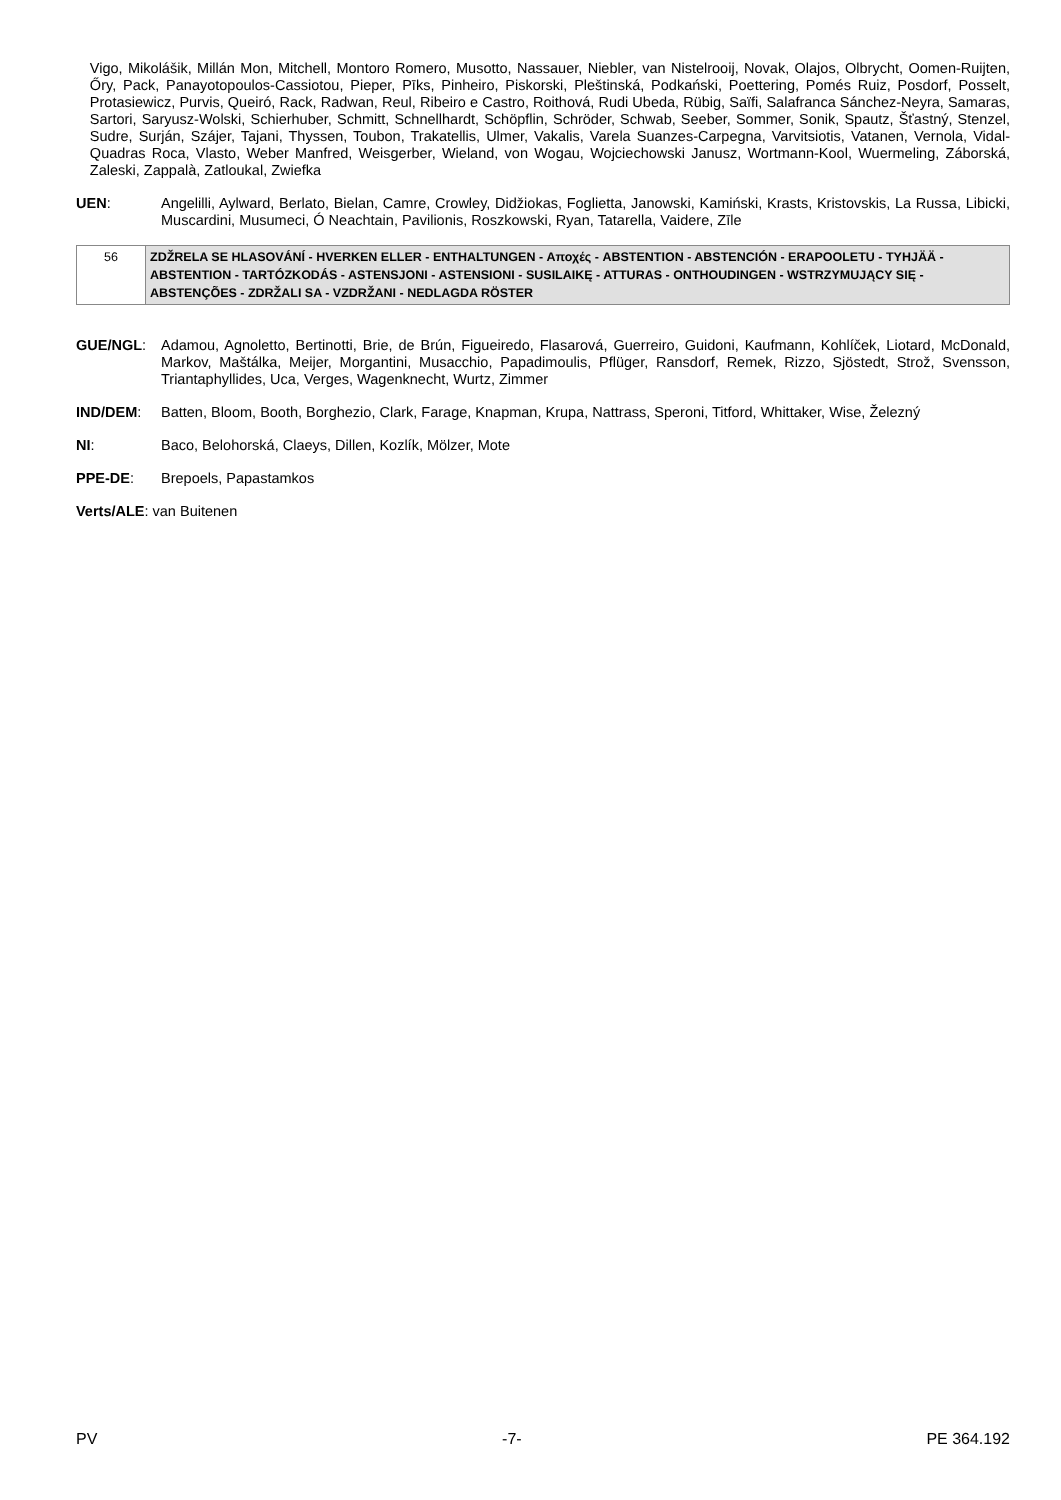Vigo, Mikolášik, Millán Mon, Mitchell, Montoro Romero, Musotto, Nassauer, Niebler, van Nistelrooij, Novak, Olajos, Olbrycht, Oomen-Ruijten, Őry, Pack, Panayotopoulos-Cassiotou, Pieper, Pīks, Pinheiro, Piskorski, Pleštinská, Podkański, Poettering, Pomés Ruiz, Posdorf, Posselt, Protasiewicz, Purvis, Queiró, Rack, Radwan, Reul, Ribeiro e Castro, Roithová, Rudi Ubeda, Rübig, Saïfi, Salafranca Sánchez-Neyra, Samaras, Sartori, Saryusz-Wolski, Schierhuber, Schmitt, Schnellhardt, Schöpflin, Schröder, Schwab, Seeber, Sommer, Sonik, Spautz, Šťastný, Stenzel, Sudre, Surján, Szájer, Tajani, Thyssen, Toubon, Trakatellis, Ulmer, Vakalis, Varela Suanzes-Carpegna, Varvitsiotis, Vatanen, Vernola, Vidal-Quadras Roca, Vlasto, Weber Manfred, Weisgerber, Wieland, von Wogau, Wojciechowski Janusz, Wortmann-Kool, Wuermeling, Záborská, Zaleski, Zappalà, Zatloukal, Zwiefka
UEN: Angelilli, Aylward, Berlato, Bielan, Camre, Crowley, Didžiokas, Foglietta, Janowski, Kamiński, Krasts, Kristovskis, La Russa, Libicki, Muscardini, Musumeci, Ó Neachtain, Pavilionis, Roszkowski, Ryan, Tatarella, Vaidere, Zīle
| 56 | ZDŽRELA SE HLASOVÁNÍ - HVERKEN ELLER - ENTHALTUNGEN - Αποχές - ABSTENTION - ABSTENCIÓN - ERAPOOLETU - TYHJÄÄ - ABSTENTION - TARTÓZKODÁS - ASTENSJONI - ASTENSIONI - SUSILAIKĘ - ATTURAS - ONTHOUDINGEN - WSTRZYMUJĄCY SIĘ - ABSTENÇÕES - ZDRŽALI SA - VZDRŽANI - NEDLAGDA RÖSTER |
GUE/NGL: Adamou, Agnoletto, Bertinotti, Brie, de Brún, Figueiredo, Flasarová, Guerreiro, Guidoni, Kaufmann, Kohlíček, Liotard, McDonald, Markov, Maštálka, Meijer, Morgantini, Musacchio, Papadimoulis, Pflüger, Ransdorf, Remek, Rizzo, Sjöstedt, Strož, Svensson, Triantaphyllides, Uca, Verges, Wagenknecht, Wurtz, Zimmer
IND/DEM: Batten, Bloom, Booth, Borghezio, Clark, Farage, Knapman, Krupa, Nattrass, Speroni, Titford, Whittaker, Wise, Železný
NI: Baco, Belohorská, Claeys, Dillen, Kozlík, Mölzer, Mote
PPE-DE: Brepoels, Papastamkos
Verts/ALE: van Buitenen
PV -7- PE 364.192